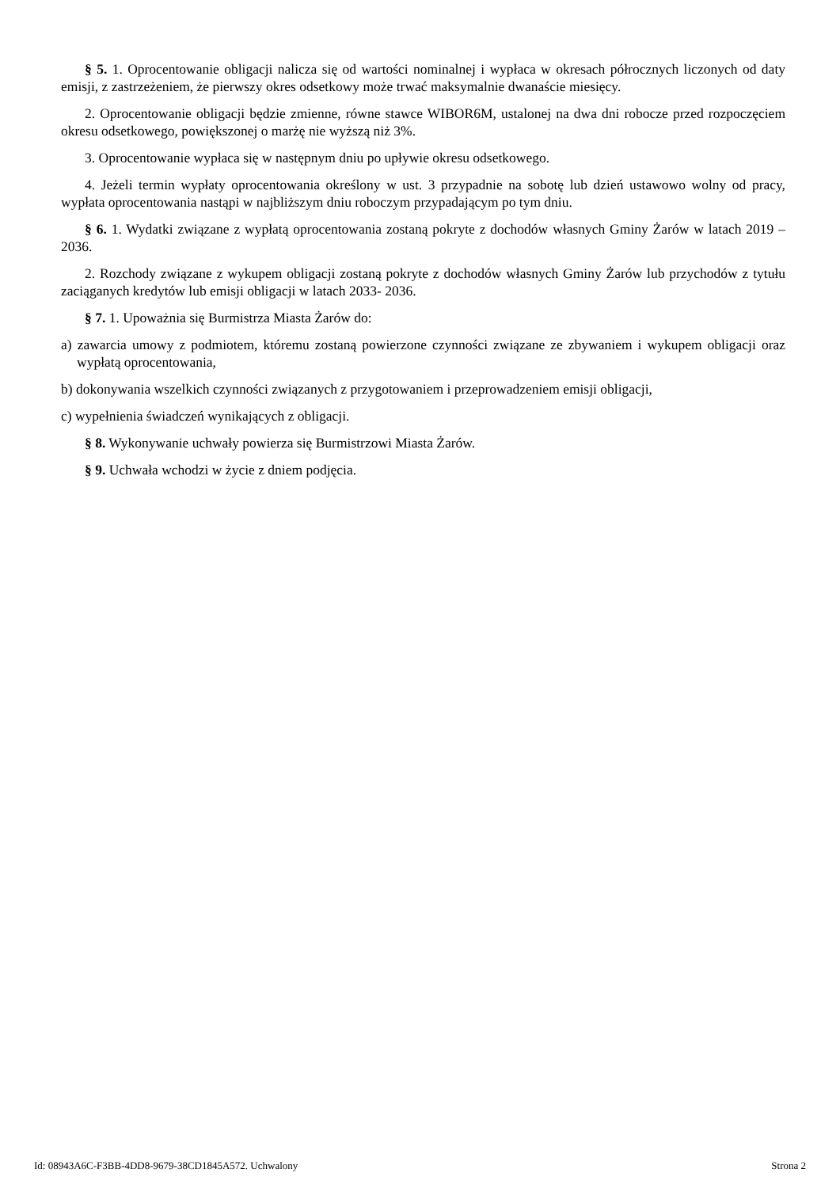§ 5. 1. Oprocentowanie obligacji nalicza się od wartości nominalnej i wypłaca w okresach półrocznych liczonych od daty emisji, z zastrzeżeniem, że pierwszy okres odsetkowy może trwać maksymalnie dwanaście miesięcy.
2. Oprocentowanie obligacji będzie zmienne, równe stawce WIBOR6M, ustalonej na dwa dni robocze przed rozpoczęciem okresu odsetkowego, powiększonej o marżę nie wyższą niż 3%.
3. Oprocentowanie wypłaca się w następnym dniu po upływie okresu odsetkowego.
4. Jeżeli termin wypłaty oprocentowania określony w ust. 3 przypadnie na sobotę lub dzień ustawowo wolny od pracy, wypłata oprocentowania nastąpi w najbliższym dniu roboczym przypadającym po tym dniu.
§ 6. 1. Wydatki związane z wypłatą oprocentowania zostaną pokryte z dochodów własnych Gminy Żarów w latach 2019 – 2036.
2. Rozchody związane z wykupem obligacji zostaną pokryte z dochodów własnych Gminy Żarów lub przychodów z tytułu zaciąganych kredytów lub emisji obligacji w latach 2033- 2036.
§ 7. 1. Upoważnia się Burmistrza Miasta Żarów do:
a) zawarcia umowy z podmiotem, któremu zostaną powierzone czynności związane ze zbywaniem i wykupem obligacji oraz wypłatą oprocentowania,
b) dokonywania wszelkich czynności związanych z przygotowaniem i przeprowadzeniem emisji obligacji,
c) wypełnienia świadczeń wynikających z obligacji.
§ 8. Wykonywanie uchwały powierza się Burmistrzowi Miasta Żarów.
§ 9. Uchwała wchodzi w życie z dniem podjęcia.
Id: 08943A6C-F3BB-4DD8-9679-38CD1845A572. Uchwalony Strona 2